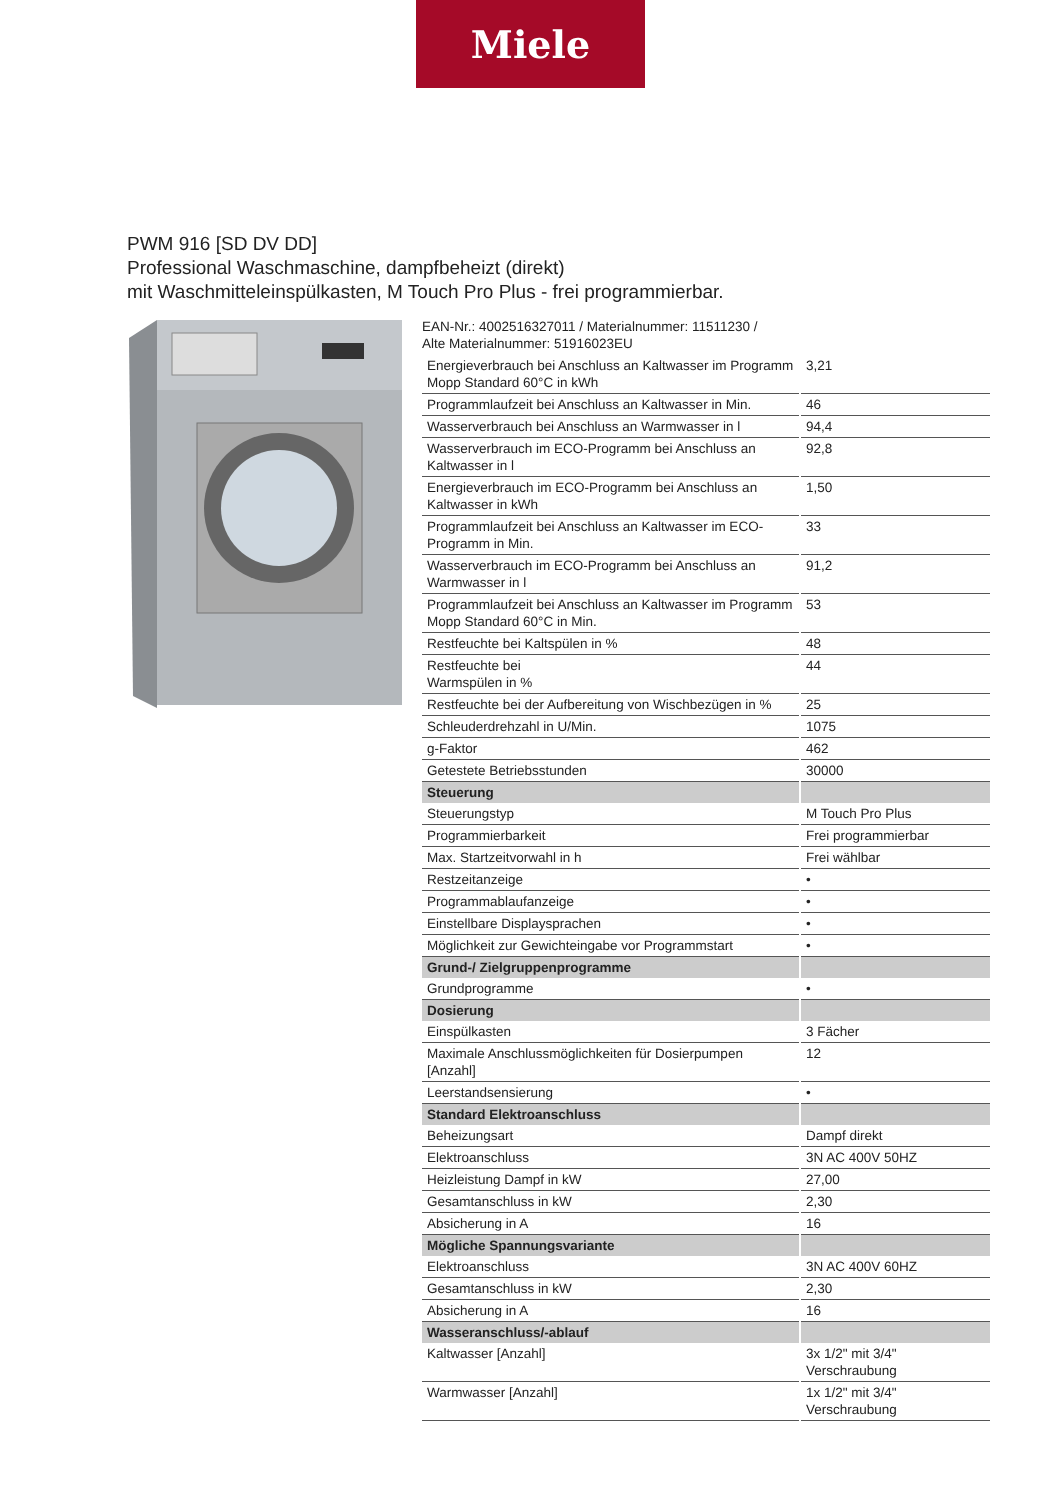Miele
PWM 916 [SD DV DD]
Professional Waschmaschine, dampfbeheizt (direkt)
mit Waschmitteleinspülkasten, M Touch Pro Plus - frei programmierbar.
EAN-Nr.: 4002516327011 / Materialnummer: 11511230 /
Alte Materialnummer: 51916023EU
| Energieverbrauch bei Anschluss an Kaltwasser im Programm Mopp Standard 60°C in kWh | 3,21 |
| Programmlaufzeit bei Anschluss an Kaltwasser in Min. | 46 |
| Wasserverbrauch bei Anschluss an Warmwasser in l | 94,4 |
| Wasserverbrauch im ECO-Programm bei Anschluss an Kaltwasser in l | 92,8 |
| Energieverbrauch im ECO-Programm bei Anschluss an Kaltwasser in kWh | 1,50 |
| Programmlaufzeit bei Anschluss an Kaltwasser im ECO-Programm in Min. | 33 |
| Wasserverbrauch im ECO-Programm bei Anschluss an Warmwasser in l | 91,2 |
| Programmlaufzeit bei Anschluss an Kaltwasser im Programm Mopp Standard 60°C in Min. | 53 |
| Restfeuchte bei Kaltspülen in % | 48 |
| Restfeuchte bei Warmspülen in % | 44 |
| Restfeuchte bei der Aufbereitung von Wischbezügen in % | 25 |
| Schleuderdrehzahl in U/Min. | 1075 |
| g-Faktor | 462 |
| Getestete Betriebsstunden | 30000 |
| Steuerung | |
| Steuerungstyp | M Touch Pro Plus |
| Programmierbarkeit | Frei programmierbar |
| Max. Startzeitvorwahl in h | Frei wählbar |
| Restzeitanzeige | • |
| Programmablaufanzeige | • |
| Einstellbare Displaysprachen | • |
| Möglichkeit zur Gewichteingabe vor Programmstart | • |
| Grund-/ Zielgruppenprogramme | |
| Grundprogramme | • |
| Dosierung | |
| Einspülkasten | 3 Fächer |
| Maximale Anschlussmöglichkeiten für Dosierpumpen [Anzahl] | 12 |
| Leerstandsensierung | • |
| Standard Elektroanschluss | |
| Beheizungsart | Dampf direkt |
| Elektroanschluss | 3N AC 400V 50HZ |
| Heizleistung Dampf in kW | 27,00 |
| Gesamtanschluss in kW | 2,30 |
| Absicherung in A | 16 |
| Mögliche Spannungsvariante | |
| Elektroanschluss | 3N AC 400V 60HZ |
| Gesamtanschluss in kW | 2,30 |
| Absicherung in A | 16 |
| Wasseranschluss/-ablauf | |
| Kaltwasser [Anzahl] | 3x 1/2" mit 3/4" Verschraubung |
| Warmwasser [Anzahl] | 1x 1/2" mit 3/4" Verschraubung |